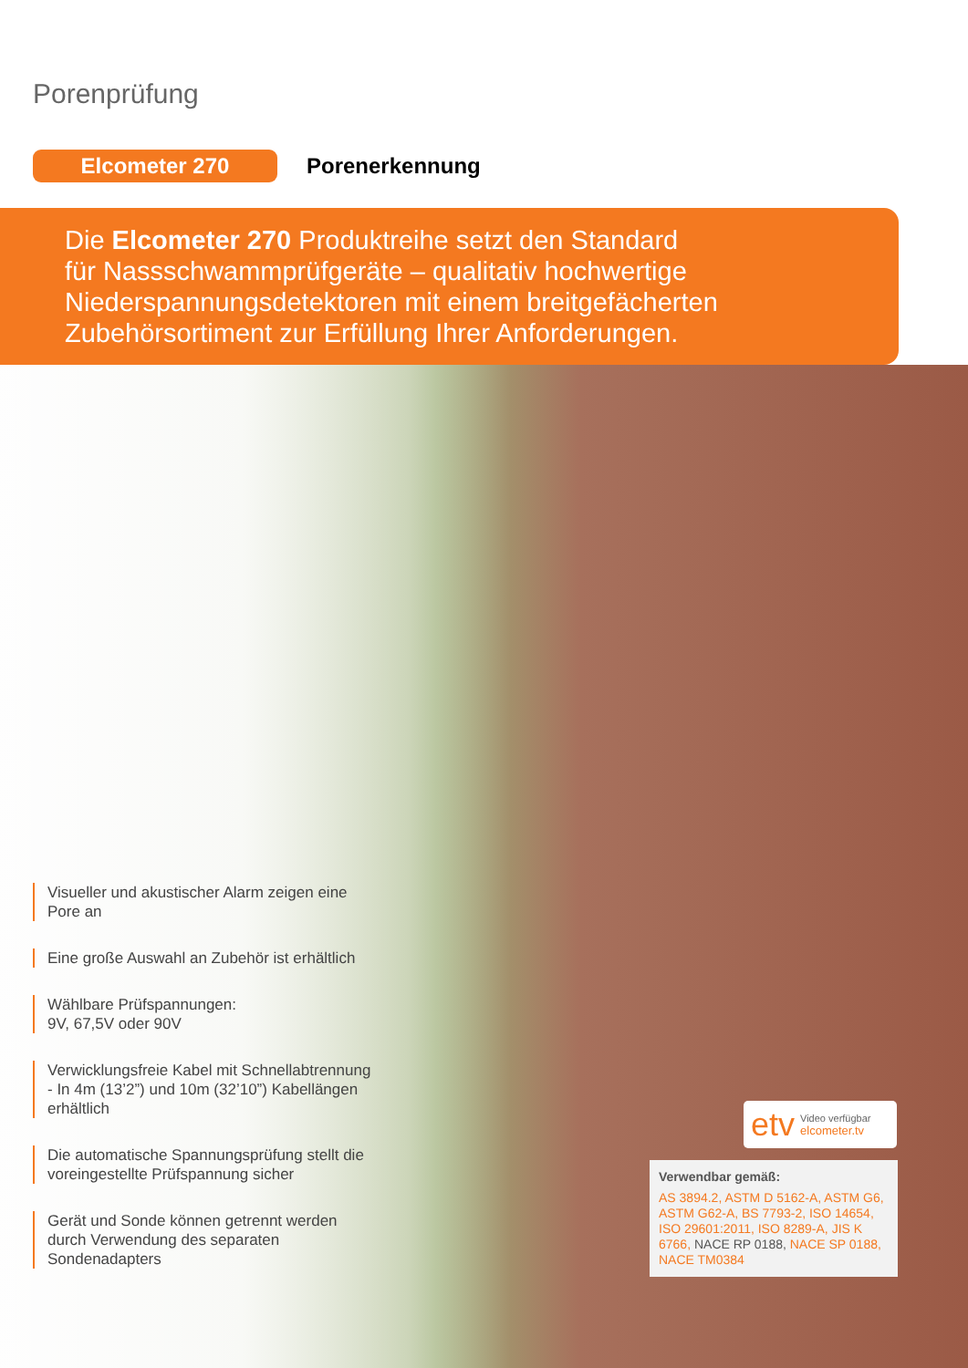Porenprüfung
Elcometer 270
Porenerkennung
Die Elcometer 270 Produktreihe setzt den Standard
für Nassschwammprüfgeräte – qualitativ hochwertige
Niederspannungsdetektoren mit einem breitgefächerten
Zubehörsortiment zur Erfüllung Ihrer Anforderungen.
Visueller und akustischer Alarm zeigen eine Pore an
Eine große Auswahl an Zubehör ist erhältlich
Wählbare Prüfspannungen:
9V, 67,5V oder 90V
Verwicklungsfreie Kabel mit Schnellabtrennung - In 4m (13’2”) und 10m (32’10”) Kabellängen erhältlich
Die automatische Spannungsprüfung stellt die voreingestellte Prüfspannung sicher
Gerät und Sonde können getrennt werden durch Verwendung des separaten Sondenadapters
etv Video verfügbar
elcometer.tv
Verwendbar gemäß:
AS 3894.2, ASTM D 5162-A, ASTM G6, ASTM G62-A, BS 7793-2, ISO 14654, ISO 29601:2011, ISO 8289-A, JIS K 6766, NACE RP 0188, NACE SP 0188, NACE TM0384